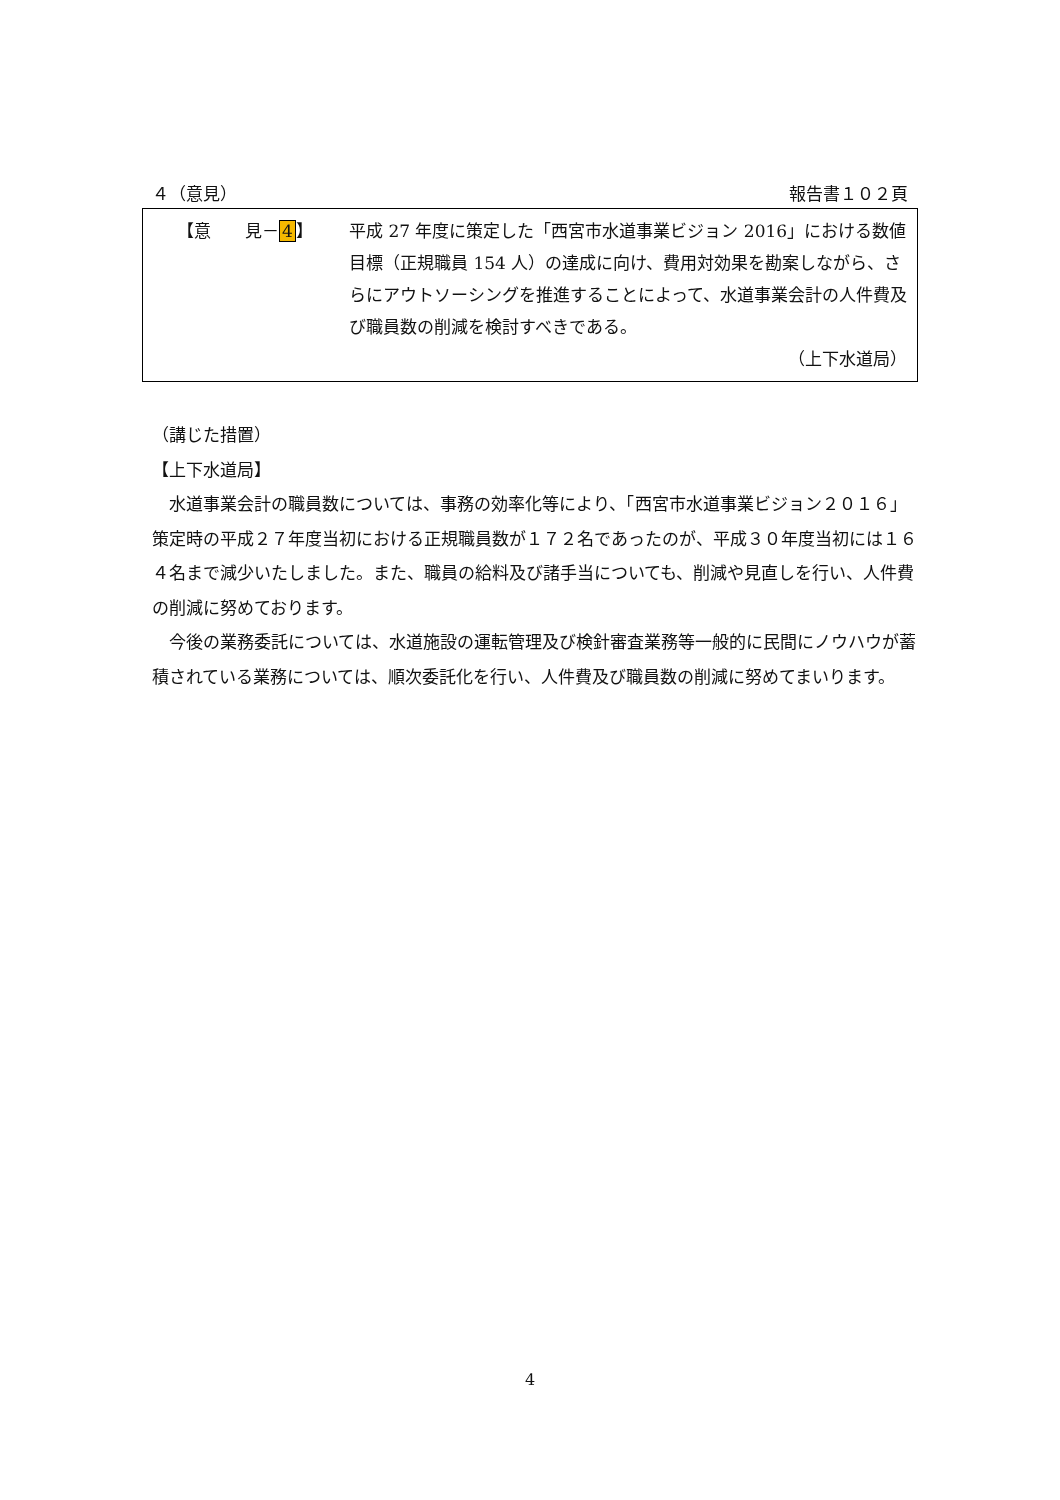４（意見） 報告書１０２頁
【意　　見－4】 平成 27 年度に策定した「西宮市水道事業ビジョン 2016」における数値目標（正規職員 154 人）の達成に向け、費用対効果を勘案しながら、さらにアウトソーシングを推進することによって、水道事業会計の人件費及び職員数の削減を検討すべきである。
（上下水道局）
（講じた措置）
【上下水道局】
　水道事業会計の職員数については、事務の効率化等により、「西宮市水道事業ビジョン２０１６」策定時の平成２７年度当初における正規職員数が１７２名であったのが、平成３０年度当初には１６４名まで減少いたしました。また、職員の給料及び諸手当についても、削減や見直しを行い、人件費の削減に努めております。
　今後の業務委託については、水道施設の運転管理及び検針審査業務等一般的に民間にノウハウが蓄積されている業務については、順次委託化を行い、人件費及び職員数の削減に努めてまいります。
4